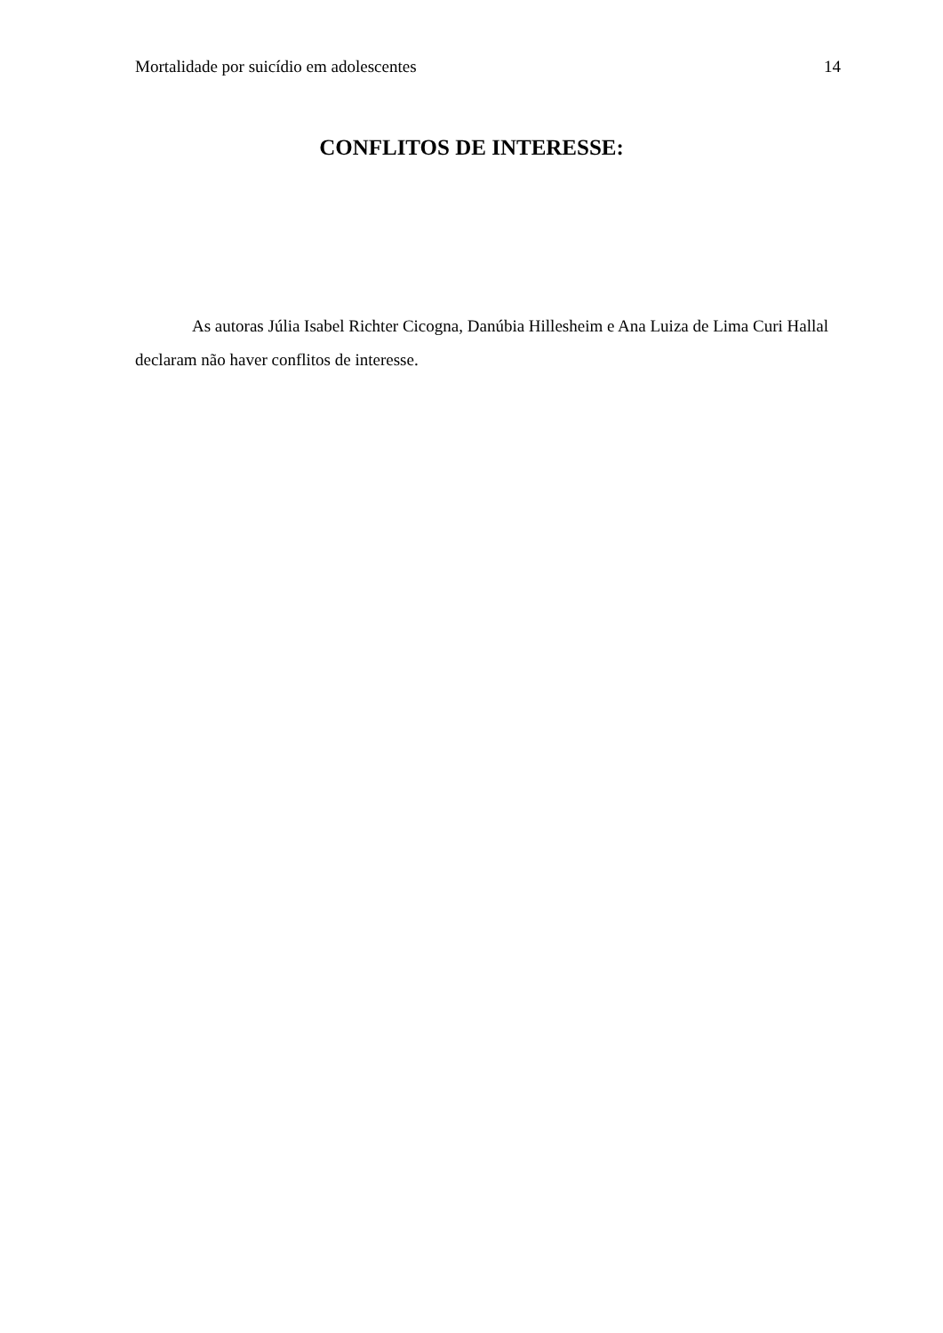Mortalidade por suicídio em adolescentes 14
CONFLITOS DE INTERESSE:
As autoras Júlia Isabel Richter Cicogna, Danúbia Hillesheim e Ana Luiza de Lima Curi Hallal declaram não haver conflitos de interesse.